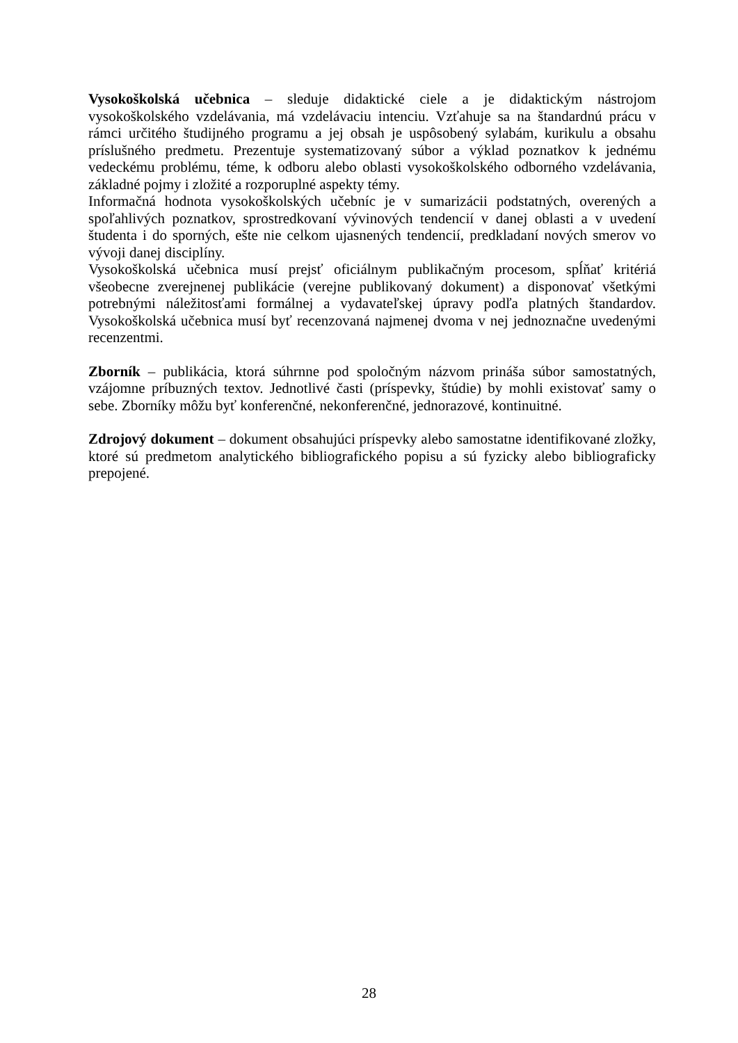Vysokoškolská učebnica – sleduje didaktické ciele a je didaktickým nástrojom vysokoškolského vzdelávania, má vzdelávaciu intenciu. Vzťahuje sa na štandardnú prácu v rámci určitého študijného programu a jej obsah je uspôsobený sylabám, kurikulu a obsahu príslušného predmetu. Prezentuje systematizovaný súbor a výklad poznatkov k jednému vedeckému problému, téme, k odboru alebo oblasti vysokoškolského odborného vzdelávania, základné pojmy i zložité a rozporuplné aspekty témy.
Informačná hodnota vysokoškolských učebníc je v sumarizácii podstatných, overených a spoľahlivých poznatkov, sprostredkovaní vývinových tendencií v danej oblasti a v uvedení študenta i do sporných, ešte nie celkom ujasnených tendencií, predkladaní nových smerov vo vývoji danej disciplíny.
Vysokoškolská učebnica musí prejsť oficiálnym publikačným procesom, spĺňať kritériá všeobecne zverejnenej publikácie (verejne publikovaný dokument) a disponovať všetkými potrebnými náležitosťami formálnej a vydavateľskej úpravy podľa platných štandardov. Vysokoškolská učebnica musí byť recenzovaná najmenej dvoma v nej jednoznačne uvedenými recenzentmi.
Zborník – publikácia, ktorá súhrnne pod spoločným názvom prináša súbor samostatných, vzájomne príbuzných textov. Jednotlivé časti (príspevky, štúdie) by mohli existovať samy o sebe. Zborníky môžu byť konferenčné, nekonferenčné, jednorazové, kontinuitné.
Zdrojový dokument – dokument obsahujúci príspevky alebo samostatne identifikované zložky, ktoré sú predmetom analytického bibliografického popisu a sú fyzicky alebo bibliograficky prepojené.
28